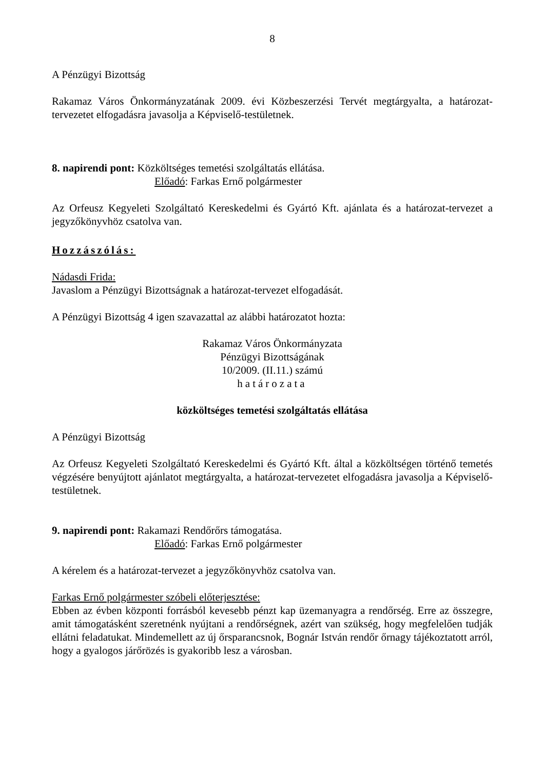8
A Pénzügyi Bizottság
Rakamaz Város Önkormányzatának 2009. évi Közbeszerzési Tervét megtárgyalta, a határozat-tervezetet elfogadásra javasolja a Képviselő-testületnek.
8. napirendi pont: Közköltséges temetési szolgáltatás ellátása.
Előadó: Farkas Ernő polgármester
Az Orfeusz Kegyeleti Szolgáltató Kereskedelmi és Gyártó Kft. ajánlata és a határozat-tervezet a jegyzőkönyvhöz csatolva van.
Hozzászólás:
Nádasdi Frida:
Javaslom a Pénzügyi Bizottságnak a határozat-tervezet elfogadását.
A Pénzügyi Bizottság 4 igen szavazattal az alábbi határozatot hozta:
Rakamaz Város Önkormányzata
Pénzügyi Bizottságának
10/2009. (II.11.) számú
határozata
közköltséges temetési szolgáltatás ellátása
A Pénzügyi Bizottság
Az Orfeusz Kegyeleti Szolgáltató Kereskedelmi és Gyártó Kft. által a közköltségen történő temetés végzésére benyújtott ajánlatot megtárgyalta, a határozat-tervezetet elfogadásra javasolja a Képviselő-testületnek.
9. napirendi pont: Rakamazi Rendőrőrs támogatása.
Előadó: Farkas Ernő polgármester
A kérelem és a határozat-tervezet a jegyzőkönyvhöz csatolva van.
Farkas Ernő polgármester szóbeli előterjesztése:
Ebben az évben központi forrásból kevesebb pénzt kap üzemanyagra a rendőrség. Erre az összegre, amit támogatásként szeretnénk nyújtani a rendőrségnek, azért van szükség, hogy megfelelően tudják ellátni feladatukat. Mindemellett az új őrsparancsnok, Bognár István rendőr őrnagy tájékoztatott arról, hogy a gyalogos járőrözés is gyakoribb lesz a városban.